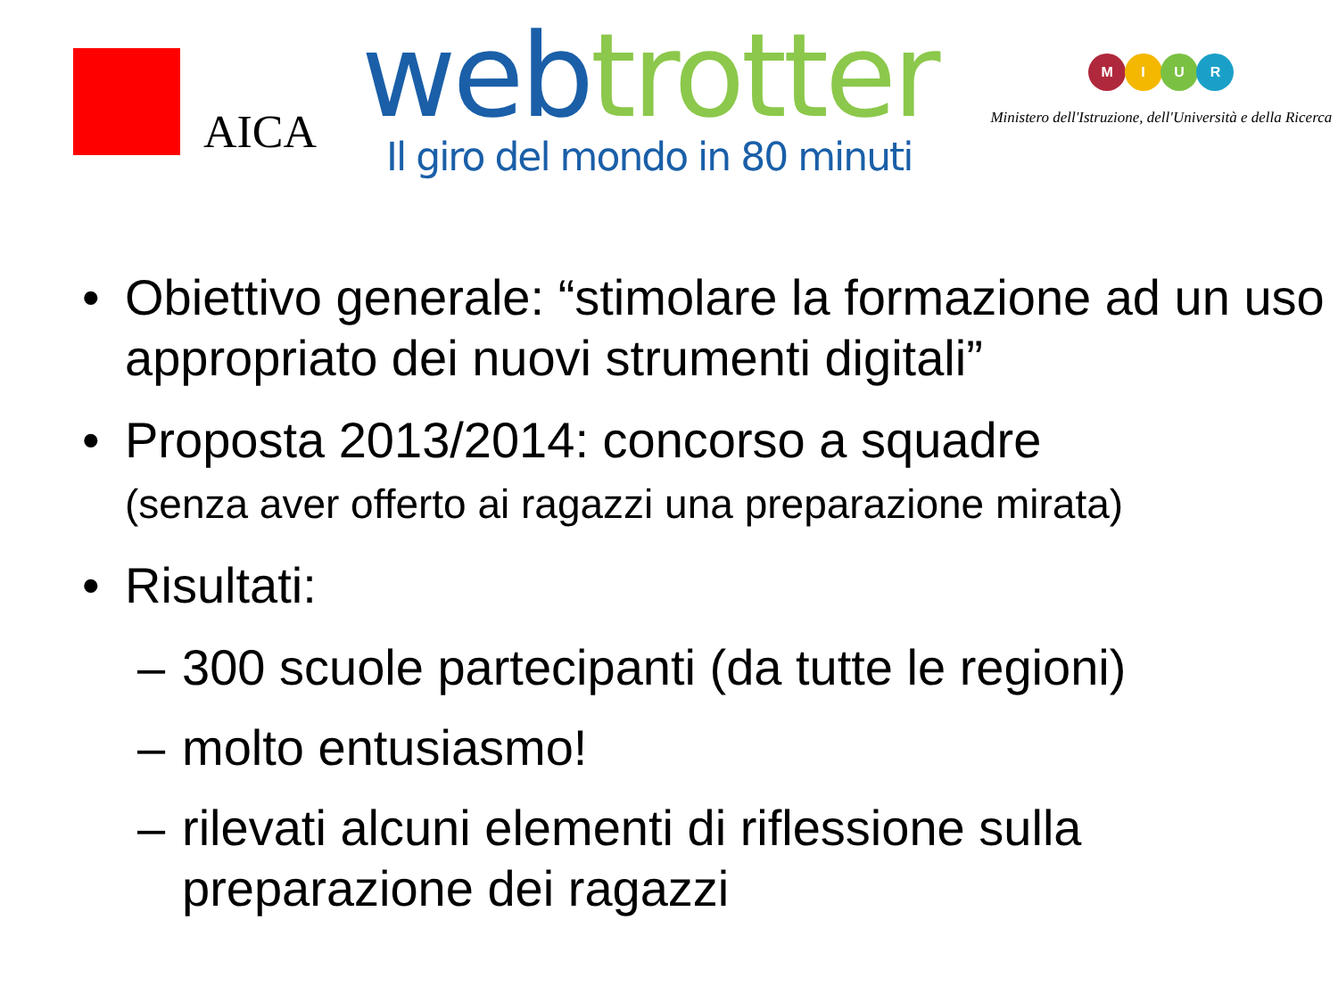AICA
web trotter
Il giro del mondo in 80 minuti
M I U R
Ministero dell'Istruzione, dell'Università e della Ricerca
• Obiettivo generale: “stimolare la formazione ad un uso appropriato dei nuovi strumenti digitali”
• Proposta 2013/2014: concorso a squadre
(senza aver offerto ai ragazzi una preparazione mirata)
• Risultati:
– 300 scuole partecipanti (da tutte le regioni)
– molto entusiasmo!
– rilevati alcuni elementi di riflessione sulla preparazione dei ragazzi